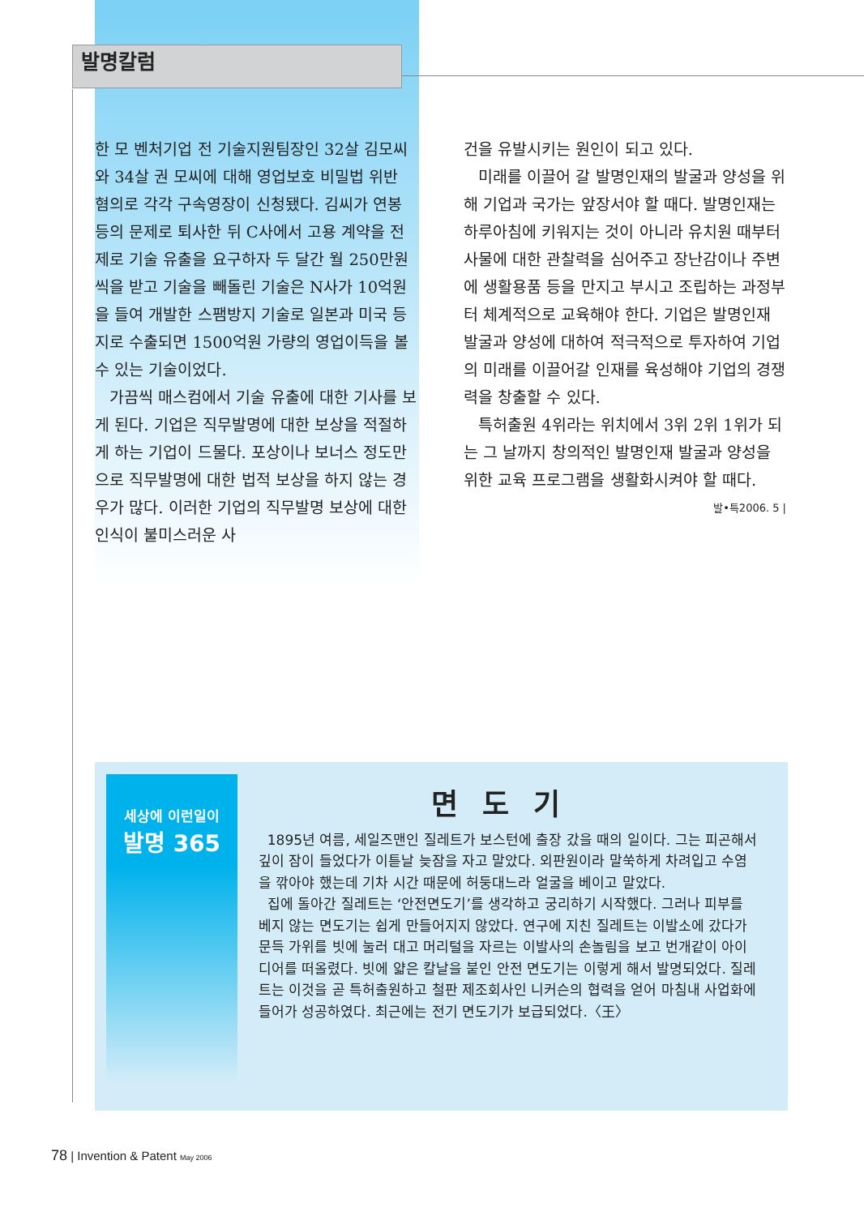발명칼럼
한 모 벤처기업 전 기술지원팀장인 32살 김모씨와 34살 권 모씨에 대해 영업보호 비밀법 위반 혐의로 각각 구속영장이 신청됐다. 김씨가 연봉 등의 문제로 퇴사한 뒤 C사에서 고용 계약을 전제로 기술 유출을 요구하자 두 달간 월 250만원씩을 받고 기술을 빼돌린 기술은 N사가 10억원을 들여 개발한 스팸방지 기술로 일본과 미국 등지로 수출되면 1500억원 가량의 영업이득을 볼 수 있는 기술이었다.
가끔씩 매스컴에서 기술 유출에 대한 기사를 보게 된다. 기업은 직무발명에 대한 보상을 적절하게 하는 기업이 드물다. 포상이나 보너스 정도만으로 직무발명에 대한 법적 보상을 하지 않는 경우가 많다. 이러한 기업의 직무발명 보상에 대한 인식이 불미스러운 사
건을 유발시키는 원인이 되고 있다.
미래를 이끌어 갈 발명인재의 발굴과 양성을 위해 기업과 국가는 앞장서야 할 때다. 발명인재는 하루아침에 키워지는 것이 아니라 유치원 때부터 사물에 대한 관찰력을 심어주고 장난감이나 주변에 생활용품 등을 만지고 부시고 조립하는 과정부터 체계적으로 교육해야 한다. 기업은 발명인재 발굴과 양성에 대하여 적극적으로 투자하여 기업의 미래를 이끌어갈 인재를 육성해야 기업의 경쟁력을 창출할 수 있다.
특허출원 4위라는 위치에서 3위 2위 1위가 되는 그 날까지 창의적인 발명인재 발굴과 양성을 위한 교육 프로그램을 생활화시켜야 할 때다.
발•특2006. 5 |
세상에 이런일이
발명 365
면도기
1895년 여름, 세일즈맨인 질레트가 보스턴에 출장 갔을 때의 일이다. 그는 피곤해서 깊이 잠이 들었다가 이튿날 늦잠을 자고 말았다. 외판원이라 말쑥하게 차려입고 수염을 깎아야 했는데 기차 시간 때문에 허둥대느라 얼굴을 베이고 말았다.
집에 돌아간 질레트는 ‘안전면도기’를 생각하고 궁리하기 시작했다. 그러나 피부를 베지 않는 면도기는 쉽게 만들어지지 않았다. 연구에 지친 질레트는 이발소에 갔다가 문득 가위를 빗에 눌러 대고 머리털을 자르는 이발사의 손놀림을 보고 번개같이 아이디어를 떠올렸다. 빗에 얇은 칼날을 붙인 안전 면도기는 이렇게 해서 발명되었다. 질레트는 이것을 곧 특허출원하고 철판 제조회사인 니커슨의 협력을 얻어 마침내 사업화에 들어가 성공하였다. 최근에는 전기 면도기가 보급되었다.〈王〉
78 | Invention & Patent May 2006